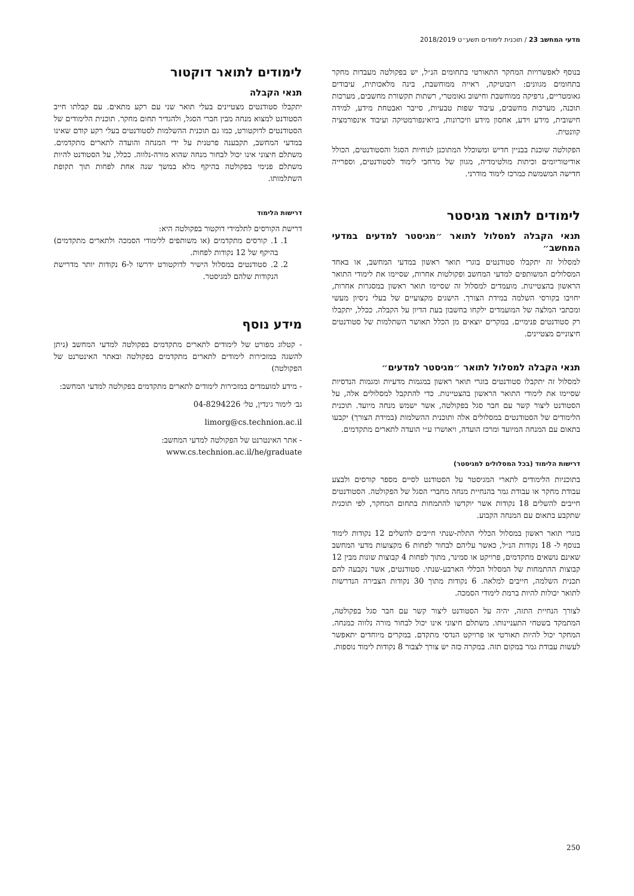מדעי המחשב 23 / תוכנית לימודים תשע״ט 2018/2019
בנוסף לאפשרויות המחקר התאורטי בתחומים הנ״ל, יש בפקולטה מעבדות מחקר בתחומים מגוונים: רובוטיקה, ראייה ממוחשבת, בינה מלאכותית, עיבודים גאומטריים, גרפיקה ממוחשבת וחישוב גאומטרי, רשתות תקשורת מחשבים, מערכות תוכנה, מערכות מחשבים, עיבוד שפות טבעיות, סייבר ואבטחת מידע, למידה חישובית, מידע וידע, אחסון מידע וזיכרונות, ביואינפורמטיקה ועיבוד אינפורמציה קוונטית.
הפקולטה שוכנת בבניין חדיש ומשוכלל המתוכנן לנוחיות הסגל והסטודנטים, הכולל אודיטוריומים וכיתות מולטימדיה, מגוון של מרחבי לימוד לסטודנטים, וספרייה חדישה המשמשת כמרכז לימוד מודרני.
לימודים לתואר מגיסטר
תנאי הקבלה למסלול לתואר ״מגיסטר למדעים במדעי המחשב״
למסלול זה יתקבלו סטודנטים בוגרי תואר ראשון במדעי המחשב, או באחד המסלולים המשותפים למדעי המחשב ופקולטות אחרות, שסיימו את לימודי התואר הראשון בהצטיינות. מועמדים למסלול זה שסיימו תואר ראשון במסגרות אחרות, יחויבו בקורסי השלמה במידת הצורך. הישגים מקצועיים של בעלי ניסיון מעשי ומכתבי המלצה של המועמדים ילקחו בחשבון בעת הדיון על הקבלה. ככלל, יתקבלו רק סטודנטים פנימיים. במקרים יוצאים מן הכלל תאושר השתלמות של סטודנטים חיצוניים מצטיינים.
תנאי הקבלה למסלול לתואר ״מגיסטר למדעים״
למסלול זה יתקבלו סטודנטים בוגרי תואר ראשון במגמות מדעיות ומגמות הנדסיות שסיימו את לימודי התואר הראשון בהצטיינות. כדי להתקבל למסלולים אלה, על הסטודנט ליצור קשר עם חבר סגל בפקולטה, אשר ישמש מנחה מיועד. תוכנית הלימודים של הסטודנטים במסלולים אלה ותוכנית ההשלמות (במידת הצורך) יקבעו בתאום עם המנחה המיועד ומרכז הועדה, ויאושרו ע״י הועדה לתארים מתקדמים.
דרישות הלימוד (בכל המסלולים למגיסטר)
בתוכניות הלימודים לתארי המגיסטר על הסטודנט לסיים מספר קורסים ולבצע עבודת מחקר או עבודת גמר בהנחיית מנחה מחברי הסגל של הפקולטה. הסטודנטים חייבים להשלים 18 נקודות אשר יוקדשו להתמחות בתחום המחקר, לפי תוכנית שתקבע בתאום עם המנחה הקבוע.
בוגרי תואר ראשון במסלול הכללי התלת-שנתי חייבים להשלים 12 נקודות לימוד בנוסף ל- 18 נקודות הנ״ל, כאשר עליהם לבחור לפחות 6 מקצועות מדעי המחשב שאינם נושאים מתקדמים, פרויקט או סמינר, מתוך לפחות 4 קבוצות שונות מבין 12 קבוצות ההתמחות של המסלול הכללי הארבע-שנתי. סטודנטים, אשר נקבעה להם תכנית השלמה, חייבים למלאה. 6 נקודות מתוך 30 נקודות הצבירה הנדרשות לתואר יכולות להיות ברמת לימודי הסמכה.
לצורך הנחיית התזה, יהיה על הסטודנט ליצור קשר עם חבר סגל בפקולטה, המתמקד בשטחי התעניינותו. משתלם חיצוני אינו יכול לבחור מורה נלווה כמנחה. המחקר יכול להיות תאורטי או פרויקט הנדסי מתקדם. במקרים מיוחדים יתאפשר לעשות עבודת גמר במקום תזה. במקרה כזה יש צורך לצבור 8 נקודות לימוד נוספות.
לימודים לתואר דוקטור
תנאי הקבלה
יתקבלו סטודנטים מצטיינים בעלי תואר שני עם רקע מתאים. עם קבלתו חייב הסטודנט למצוא מנחה מבין חברי הסגל, ולהגדיר תחום מחקר. תוכנית הלימודים של הסטודנטים לדוקטורט, כמו גם תוכנית ההשלמות לסטודנטים בעלי רקע קודם שאינו במדעי המחשב, תקבענה פרטנית על ידי המנחה והועדה לתארים מתקדמים. משתלם חיצוני אינו יכול לבחור מנחה שהוא מורה-נלווה. ככלל, על הסטודנט להיות משתלם פנימי בפקולטה בהיקף מלא במשך שנה אחת לפחות תוך תקופת השתלמותו.
דרישות הלימוד
דרישת הקורסים לתלמידי דוקטור בפקולטה היא:
1. 1. קורסים מתקדמים (או משותפים ללימודי הסמכה ולתארים מתקדמים) בהיקף של 12 נקודות לפחות.
2. 2. סטודנטים במסלול הישיר לדוקטורט ידרשו ל-6 נקודות יותר מדרישת הנקודות שלהם למגיסטר.
מידע נוסף
- קטלוג מפורט של לימודים לתארים מתקדמים בפקולטה למדעי המחשב (ניתן להשגה במזכירות לימודים לתארים מתקדמים בפקולטה ובאתר האינטרנט של הפקולטה)
- מידע למועמדים במזכירות לימודים לתארים מתקדמים בפקולטה למדעי המחשב:
גב׳ לימור גינדין, טל׳ 04-8294226
limorg@cs.technion.ac.il
- אתר האינטרנט של הפקולטה למדעי המחשב:
www.cs.technion.ac.il/he/graduate
250